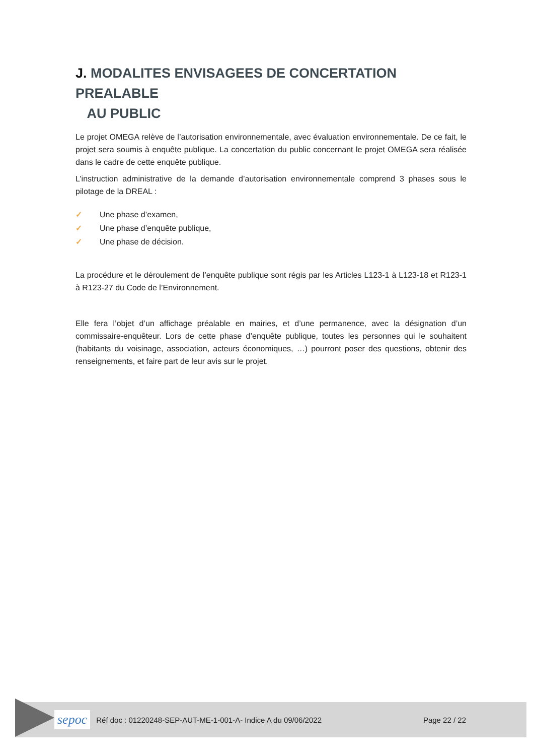J. MODALITES ENVISAGEES DE CONCERTATION PREALABLE
AU PUBLIC
Le projet OMEGA relève de l’autorisation environnementale, avec évaluation environnementale. De ce fait, le projet sera soumis à enquête publique. La concertation du public concernant le projet OMEGA sera réalisée dans le cadre de cette enquête publique.
L’instruction administrative de la demande d’autorisation environnementale comprend 3 phases sous le pilotage de la DREAL :
✓ Une phase d’examen,
✓ Une phase d’enquête publique,
✓ Une phase de décision.
La procédure et le déroulement de l’enquête publique sont régis par les Articles L123-1 à L123-18 et R123-1 à R123-27 du Code de l’Environnement.
Elle fera l’objet d’un affichage préalable en mairies, et d’une permanence, avec la désignation d’un commissaire-enquêteur. Lors de cette phase d’enquête publique, toutes les personnes qui le souhaitent (habitants du voisinage, association, acteurs économiques, …) pourront poser des questions, obtenir des renseignements, et faire part de leur avis sur le projet.
sepoc
Réf doc : 01220248-SEP-AUT-ME-1-001-A- Indice A du 09/06/2022
Page 22 / 22